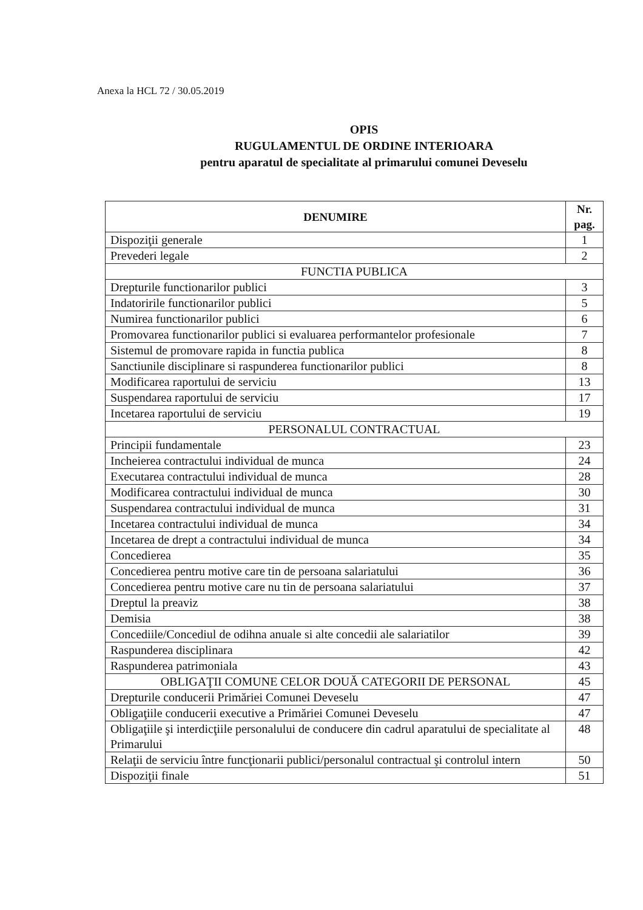Anexa la HCL 72 / 30.05.2019
OPIS
RUGULAMENTUL DE ORDINE INTERIOARA
pentru aparatul de specialitate al primarului comunei Deveselu
| DENUMIRE | Nr. pag. |
| --- | --- |
| Dispoziţii generale | 1 |
| Prevederi legale | 2 |
| FUNCTIA PUBLICA | |
| Drepturile functionarilor publici | 3 |
| Indatoririle functionarilor publici | 5 |
| Numirea functionarilor publici | 6 |
| Promovarea functionarilor publici si evaluarea performantelor profesionale | 7 |
| Sistemul de promovare rapida in functia publica | 8 |
| Sanctiunile disciplinare si raspunderea functionarilor publici | 8 |
| Modificarea raportului de serviciu | 13 |
| Suspendarea raportului de serviciu | 17 |
| Incetarea raportului de serviciu | 19 |
| PERSONALUL CONTRACTUAL | |
| Principii fundamentale | 23 |
| Incheierea contractului individual de munca | 24 |
| Executarea contractului individual de munca | 28 |
| Modificarea contractului individual de munca | 30 |
| Suspendarea contractului individual de munca | 31 |
| Incetarea contractului individual de munca | 34 |
| Incetarea de drept a contractului individual de munca | 34 |
| Concedierea | 35 |
| Concedierea pentru motive care tin de persoana salariatului | 36 |
| Concedierea pentru motive care nu tin de persoana salariatului | 37 |
| Dreptul la preaviz | 38 |
| Demisia | 38 |
| Concediile/Concediul de odihna anuale si alte concedii ale salariatilor | 39 |
| Raspunderea disciplinara | 42 |
| Raspunderea patrimoniala | 43 |
| OBLIGAŢII COMUNE CELOR DOUĂ CATEGORII DE PERSONAL | 45 |
| Drepturile conducerii Primăriei Comunei Deveselu | 47 |
| Obligaţiile conducerii executive a Primăriei Comunei Deveselu | 47 |
| Obligaţiile şi interdicţiile personalului de conducere din cadrul aparatului de specialitate al Primarului | 48 |
| Relaţii de serviciu între funcţionarii publici/personalul contractual şi controlul intern | 50 |
| Dispoziţii finale | 51 |